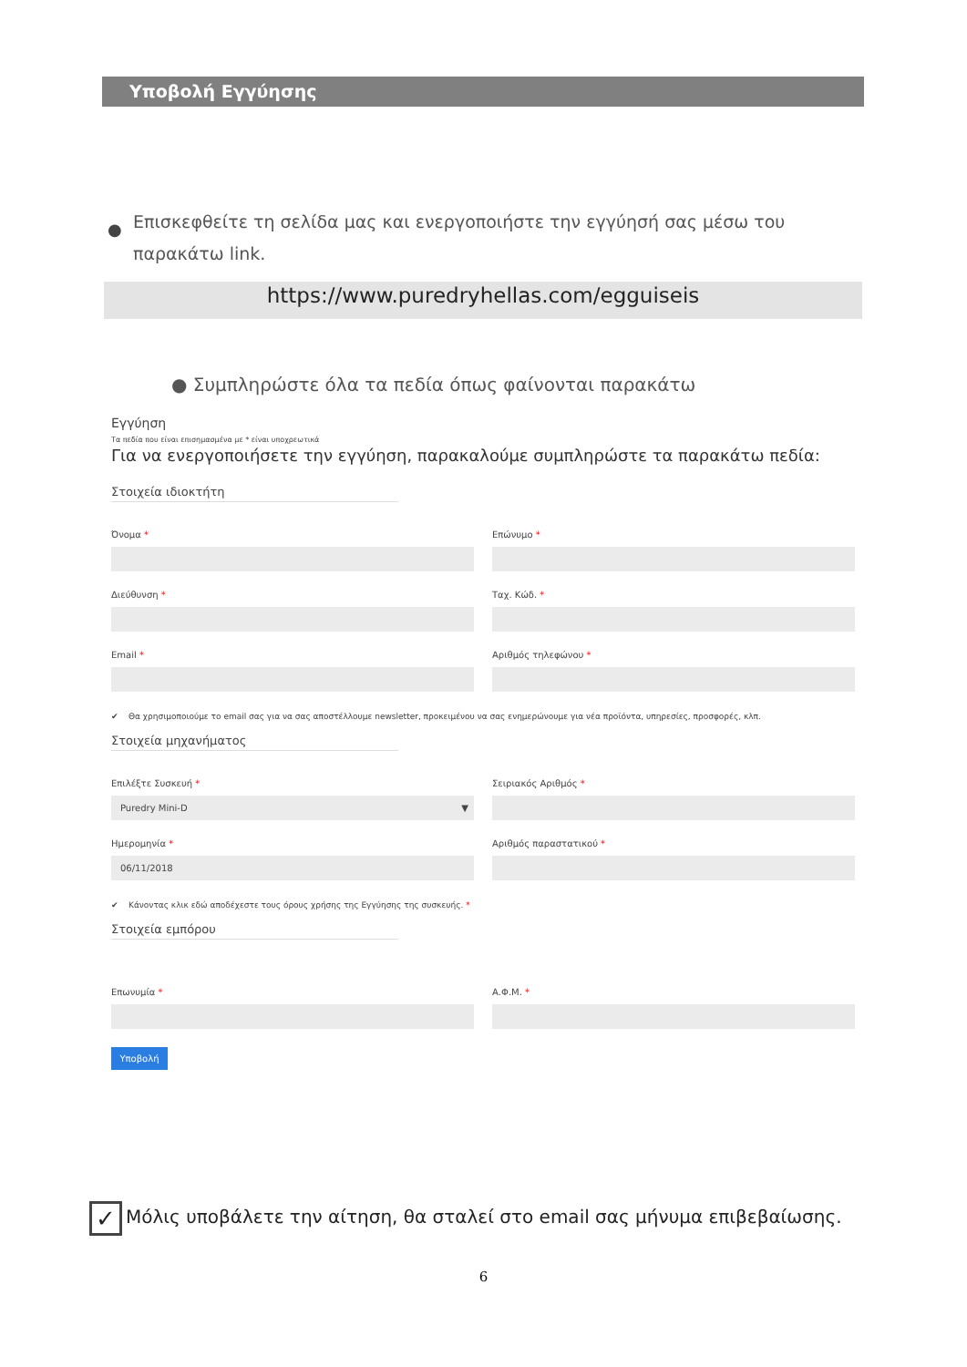Υποβολή Εγγύησης
●
Επισκεφθείτε τη σελίδα μας και ενεργοποιήστε την εγγύησή σας μέσω του παρακάτω link.
https://www.puredryhellas.com/egguiseis
● Συμπληρώστε όλα τα πεδία όπως φαίνονται παρακάτω
Εγγύηση
Τα πεδία που είναι επισημασμένα με * είναι υποχρεωτικά
Για να ενεργοποιήσετε την εγγύηση, παρακαλούμε συμπληρώστε τα παρακάτω πεδία:
Στοιχεία ιδιοκτήτη
Όνομα * Επώνυμο *
Διεύθυνση * Ταχ. Κώδ. *
Email * Αριθμός τηλεφώνου *
✔ Θα χρησιμοποιούμε το email σας για να σας αποστέλλουμε newsletter, προκειμένου να σας ενημερώνουμε για νέα προϊόντα, υπηρεσίες, προσφορές, κλπ.
Στοιχεία μηχανήματος
Επιλέξτε Συσκευή *
Puredry Mini-D ▼
Σειριακός Αριθμός *
Ημερομηνία *
06/11/2018
Αριθμός παραστατικού *
✔ Κάνοντας κλικ εδώ αποδέχεστε τους όρους χρήσης της Εγγύησης της συσκευής. *
Στοιχεία εμπόρου
Επωνυμία * Α.Φ.Μ. *
Υποβολή
✓ Μόλις υποβάλετε την αίτηση, θα σταλεί στο email σας μήνυμα επιβεβαίωσης.
6